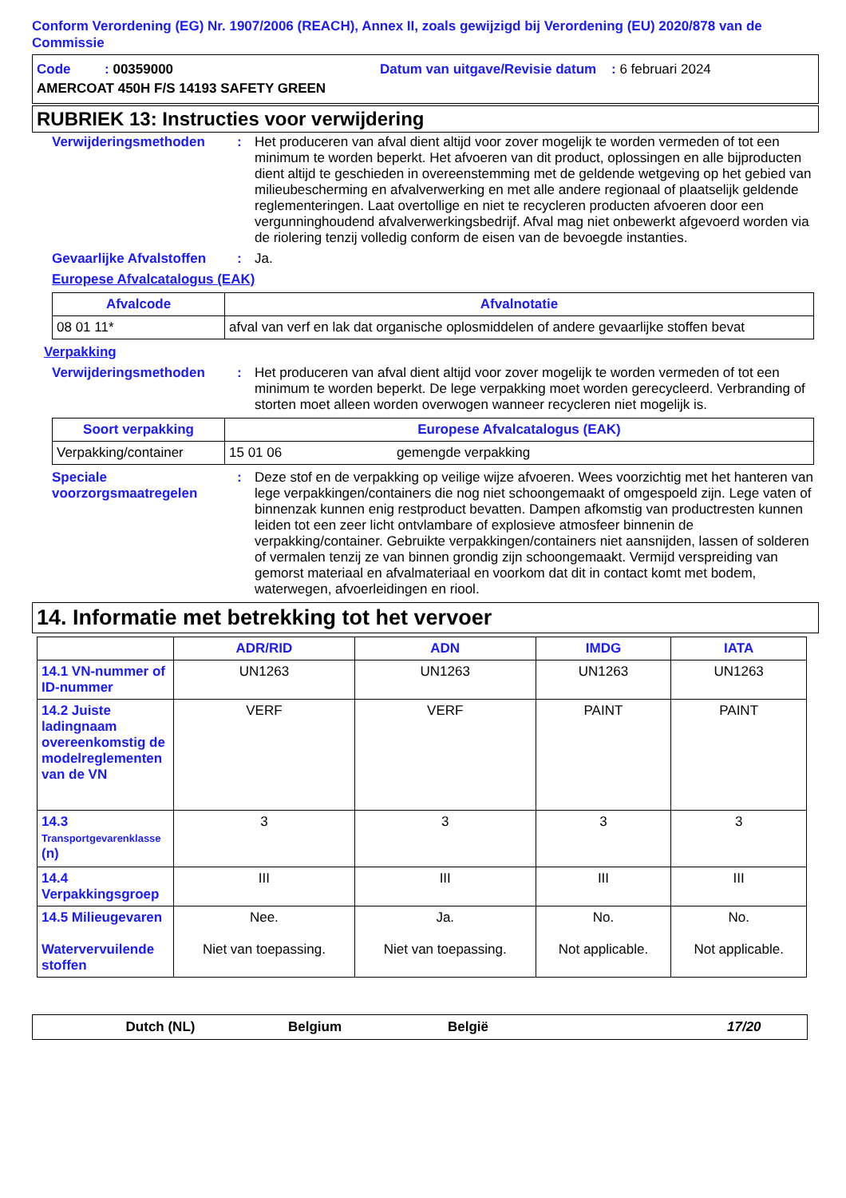Conform Verordening (EG) Nr. 1907/2006 (REACH), Annex II, zoals gewijzigd bij Verordening (EU) 2020/878 van de Commissie
Code : 00359000 Datum van uitgave/Revisie datum : 6 februari 2024
AMERCOAT 450H F/S 14193 SAFETY GREEN
RUBRIEK 13: Instructies voor verwijdering
Verwijderingsmethoden : Het produceren van afval dient altijd voor zover mogelijk te worden vermeden of tot een minimum te worden beperkt. Het afvoeren van dit product, oplossingen en alle bijproducten dient altijd te geschieden in overeenstemming met de geldende wetgeving op het gebied van milieubescherming en afvalverwerking en met alle andere regionaal of plaatselijk geldende reglementeringen. Laat overtollige en niet te recycleren producten afvoeren door een vergunninghoudend afvalverwerkingsbedrijf. Afval mag niet onbewerkt afgevoerd worden via de riolering tenzij volledig conform de eisen van de bevoegde instanties.
Gevaarlijke Afvalstoffen
: Ja.
Europese Afvalcatalogus (EAK)
| Afvalcode | Afvalnotatie |
| --- | --- |
| 08 01 11* | afval van verf en lak dat organische oplosmiddelen of andere gevaarlijke stoffen bevat |
Verpakking
Verwijderingsmethoden : Het produceren van afval dient altijd voor zover mogelijk te worden vermeden of tot een minimum te worden beperkt. De lege verpakking moet worden gerecycleerd. Verbranding of storten moet alleen worden overwogen wanneer recycleren niet mogelijk is.
| Soort verpakking | Europese Afvalcatalogus (EAK) | |
| --- | --- | --- |
| Verpakking/container | 15 01 06 | gemengde verpakking |
Speciale voorzorgsmaatregelen
: Deze stof en de verpakking op veilige wijze afvoeren. Wees voorzichtig met het hanteren van lege verpakkingen/containers die nog niet schoongemaakt of omgespoeld zijn. Lege vaten of binnenzak kunnen enig restproduct bevatten. Dampen afkomstig van productresten kunnen leiden tot een zeer licht ontvlambare of explosieve atmosfeer binnenin de verpakking/container. Gebruikte verpakkingen/containers niet aansnijden, lassen of solderen of vermalen tenzij ze van binnen grondig zijn schoongemaakt. Vermijd verspreiding van gemorst materiaal en afvalmateriaal en voorkom dat dit in contact komt met bodem, waterwegen, afvoerleidingen en riool.
14. Informatie met betrekking tot het vervoer
| | ADR/RID | ADN | IMDG | IATA |
| --- | --- | --- | --- | --- |
| 14.1 VN-nummer of ID-nummer | UN1263 | UN1263 | UN1263 | UN1263 |
| 14.2 Juiste ladingnaam overeenkomstig de modelreglementen van de VN | VERF | VERF | PAINT | PAINT |
| 14.3 Transportgevarenklasse (n) | 3 | 3 | 3 | 3 |
| 14.4 Verpakkingsgroep | III | III | III | III |
| 14.5 Milieugevaren Watervervuilende stoffen | Nee. Niet van toepassing. | Ja. Niet van toepassing. | No. Not applicable. | No. Not applicable. |
Dutch (NL) Belgium België 17/20